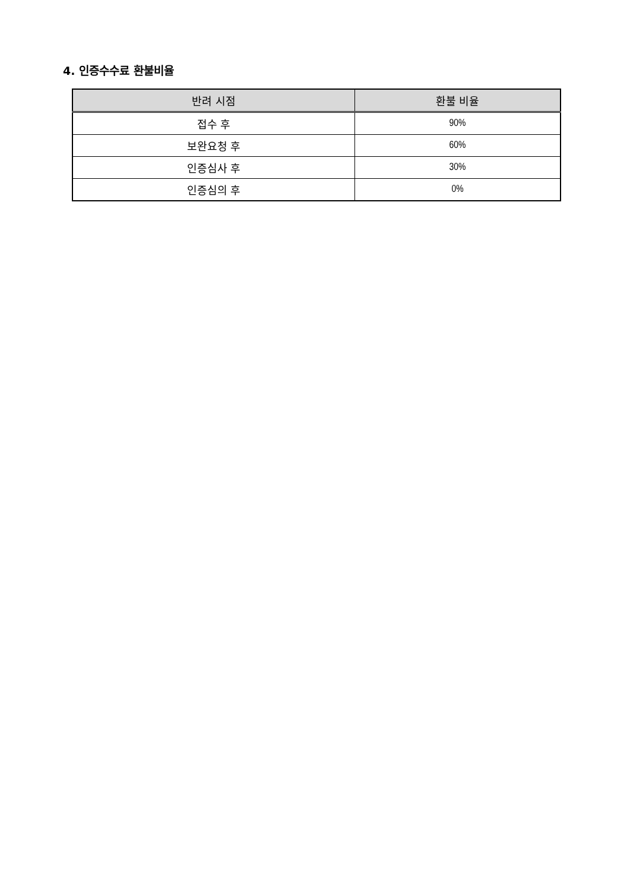4. 인증수수료 환불비율
| 반려 시점 | 환불 비율 |
| --- | --- |
| 접수 후 | 90% |
| 보완요청 후 | 60% |
| 인증심사 후 | 30% |
| 인증심의 후 | 0% |